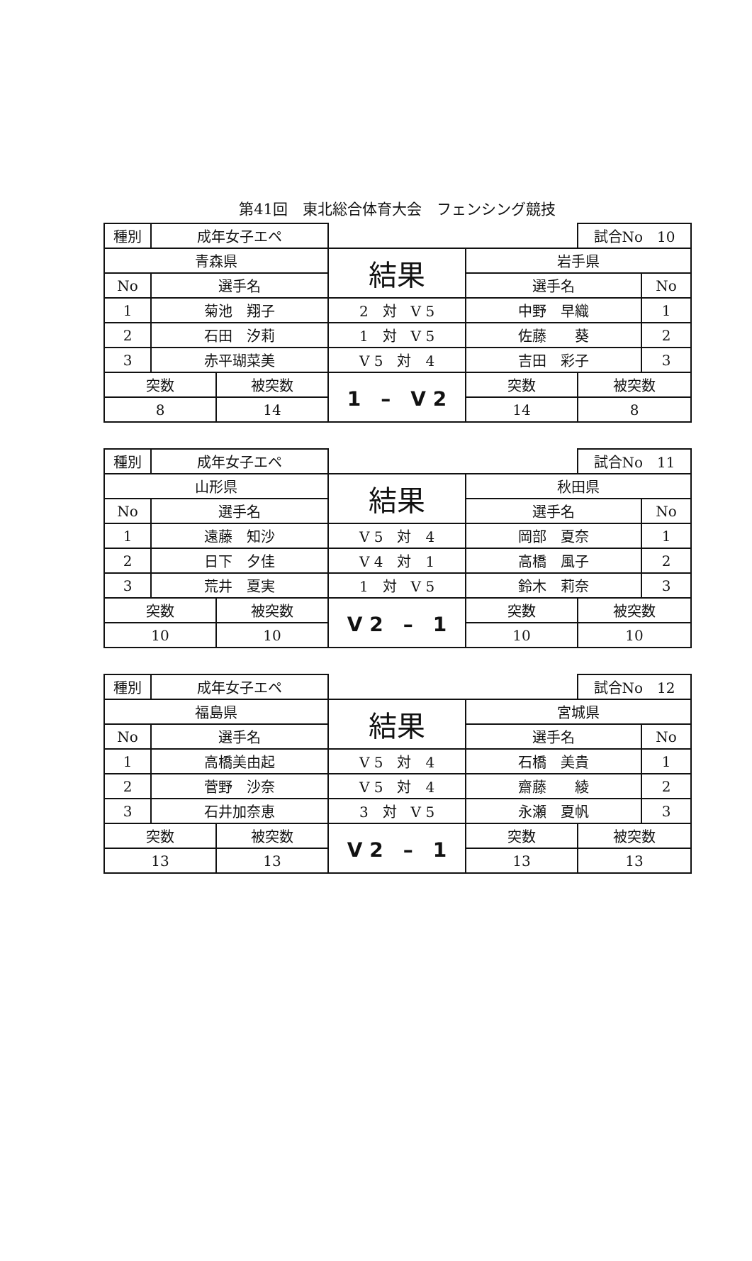第41回　東北総合体育大会　フェンシング競技
| 種別 | 成年女子エペ | | | | 試合No 10 | |
| 青森県 | | | 結果 | 岩手県 | | |
| No | 選手名 | | | 選手名 | | No |
| 1 | 菊池 翔子 | | 2 対 V 5 | 中野 早織 | | 1 |
| 2 | 石田 汐莉 | | 1 対 V 5 | 佐藤 葵 | | 2 |
| 3 | 赤平瑚菜美 | | V 5 対 4 | 吉田 彩子 | | 3 |
| 突数 | | 被突数 | 1 – V 2 | 突数 | 被突数 | |
| 8 | | 14 | | 14 | 8 | |
| 種別 | 成年女子エペ | | | | 試合No 11 | |
| 山形県 | | | 結果 | 秋田県 | | |
| No | 選手名 | | | 選手名 | | No |
| 1 | 遠藤 知沙 | | V 5 対 4 | 岡部 夏奈 | | 1 |
| 2 | 日下 夕佳 | | V 4 対 1 | 高橋 風子 | | 2 |
| 3 | 荒井 夏実 | | 1 対 V 5 | 鈴木 莉奈 | | 3 |
| 突数 | | 被突数 | V 2 – 1 | 突数 | 被突数 | |
| 10 | | 10 | | 10 | 10 | |
| 種別 | 成年女子エペ | | | | 試合No 12 | |
| 福島県 | | | 結果 | 宮城県 | | |
| No | 選手名 | | | 選手名 | | No |
| 1 | 高橋美由起 | | V 5 対 4 | 石橋 美貴 | | 1 |
| 2 | 菅野 沙奈 | | V 5 対 4 | 齋藤 綾 | | 2 |
| 3 | 石井加奈恵 | | 3 対 V 5 | 永瀬 夏帆 | | 3 |
| 突数 | | 被突数 | V 2 – 1 | 突数 | 被突数 | |
| 13 | | 13 | | 13 | 13 | |